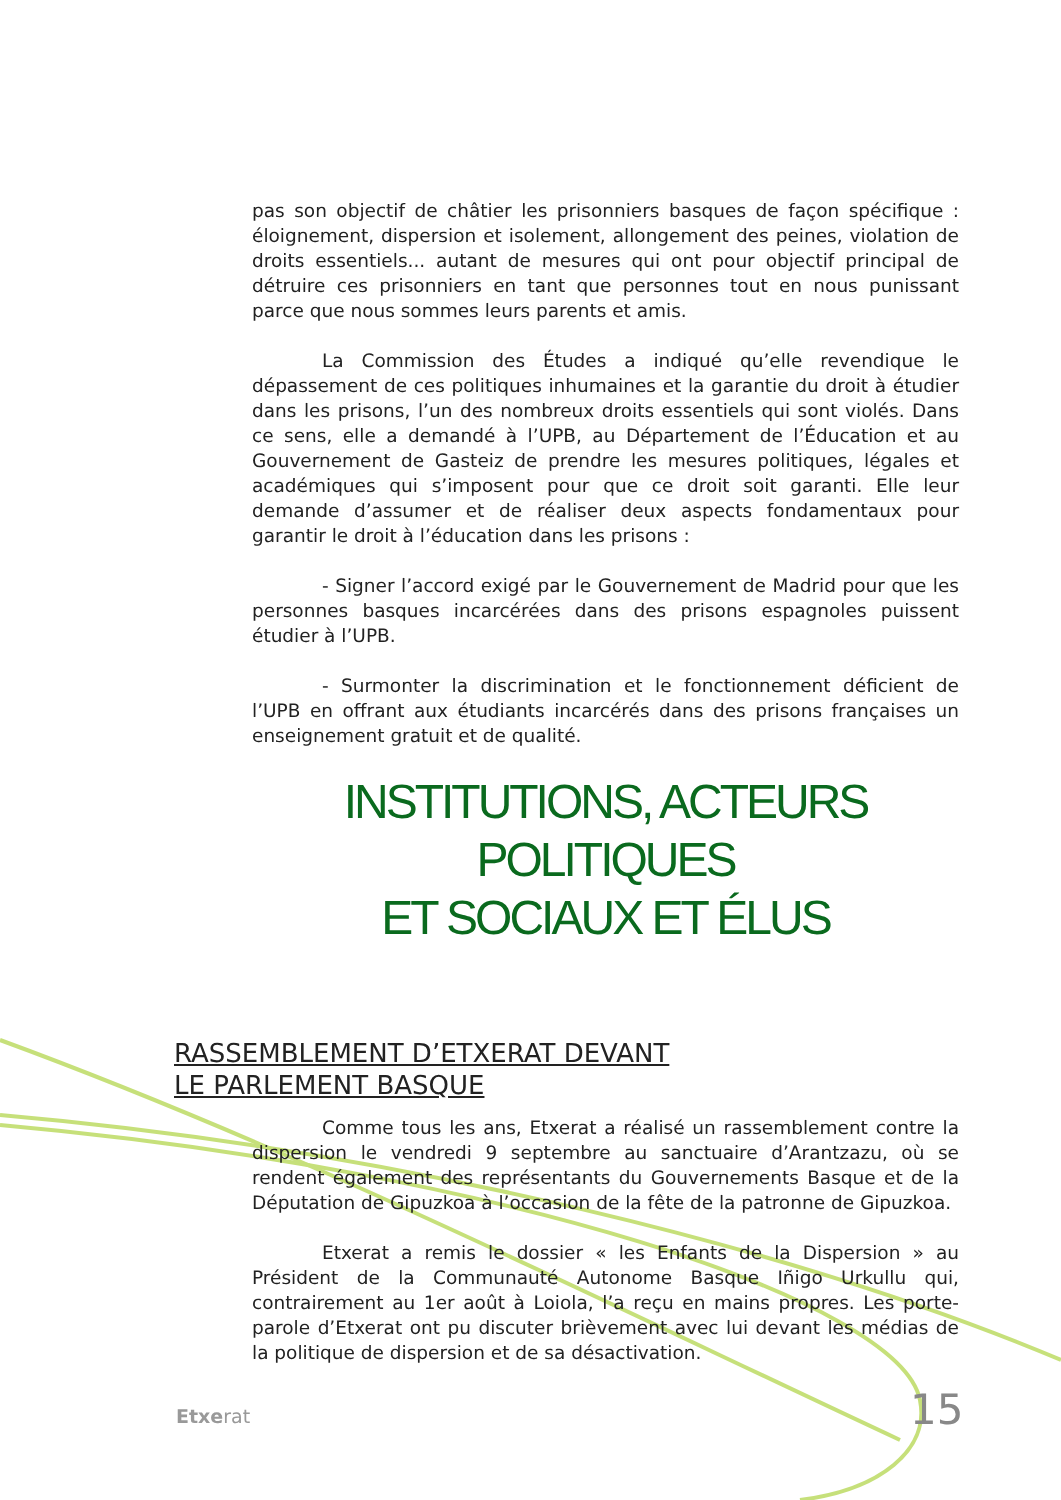pas son objectif de châtier les prisonniers basques de façon spécifique : éloignement, dispersion et isolement, allongement des peines, violation de droits essentiels... autant de mesures qui ont pour objectif principal de détruire ces prisonniers en tant que personnes tout en nous punissant parce que nous sommes leurs parents et amis.
La Commission des Études a indiqué qu’elle revendique le dépassement de ces politiques inhumaines et la garantie du droit à étudier dans les prisons, l’un des nombreux droits essentiels qui sont violés. Dans ce sens, elle a demandé à l’UPB, au Département de l’Éducation et au Gouvernement de Gasteiz de prendre les mesures politiques, légales et académiques qui s’imposent pour que ce droit soit garanti. Elle leur demande d’assumer et de réaliser deux aspects fondamentaux pour garantir le droit à l’éducation dans les prisons :
- Signer l’accord exigé par le Gouvernement de Madrid pour que les personnes basques incarcérées dans des prisons espagnoles puissent étudier à l’UPB.
- Surmonter la discrimination et le fonctionnement déficient de l’UPB en offrant aux étudiants incarcérés dans des prisons françaises un enseignement gratuit et de qualité.
INSTITUTIONS, ACTEURS POLITIQUES
ET SOCIAUX ET ÉLUS
RASSEMBLEMENT D’ETXERAT DEVANT
LE PARLEMENT BASQUE
Comme tous les ans, Etxerat a réalisé un rassemblement contre la dispersion le vendredi 9 septembre au sanctuaire d’Arantzazu, où se rendent également des représentants du Gouvernements Basque et de la Députation de Gipuzkoa à l’occasion de la fête de la patronne de Gipuzkoa.
Etxerat a remis le dossier « les Enfants de la Dispersion » au Président de la Communauté Autonome Basque Iñigo Urkullu qui, contrairement au 1er août à Loiola, l’a reçu en mains propres. Les porte-parole d’Etxerat ont pu discuter brièvement avec lui devant les médias de la politique de dispersion et de sa désactivation.
Etxerat 15